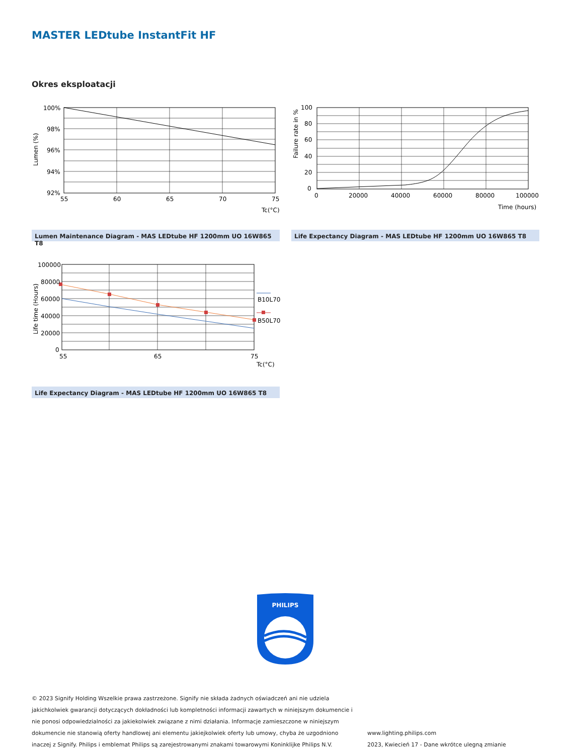MASTER LEDtube InstantFit HF
Okres eksploatacji
100%
98%
96%
94%
92%
55
60
65
70
75
Tc(°C)
Lumen (%)
Lumen Maintenance Diagram - MAS LEDtube HF 1200mm UO 16W865 T8
100
80
60
40
20
0
0
20000
40000
60000
80000
100000
Time (hours)
Failure rate in %
Life Expectancy Diagram - MAS LEDtube HF 1200mm UO 16W865 T8
B10L70
B50L70
100000
80000
60000
40000
20000
0
55
65
75
Tc(°C)
Life time (Hours)
Life Expectancy Diagram - MAS LEDtube HF 1200mm UO 16W865 T8
PHILIPS
© 2023 Signify Holding Wszelkie prawa zastrzeżone. Signify nie składa żadnych oświadczeń ani nie udziela jakichkolwiek gwarancji dotyczących dokładności lub kompletności informacji zawartych w niniejszym dokumencie i nie ponosi odpowiedzialności za jakiekolwiek związane z nimi działania. Informacje zamieszczone w niniejszym dokumencie nie stanowią oferty handlowej ani elementu jakiejkolwiek oferty lub umowy, chyba że uzgodniono inaczej z Signify. Philips i emblemat Philips są zarejestrowanymi znakami towarowymi Koninklijke Philips N.V.
www.lighting.philips.com
2023, Kwiecień 17 - Dane wkrótce ulegną zmianie